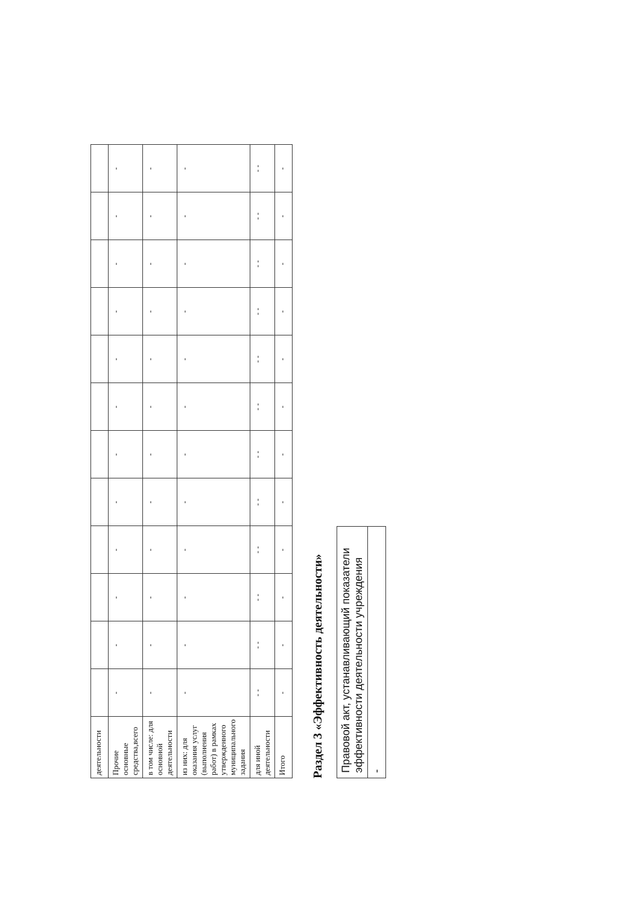| деятельности | | | | | | | | | | | | |
| Прочие основные средства,всего | - | - | - | - | - | - | - | - | - | - | - | - |
| в том числе: для основной деятельности | - | - | - | - | - | - | - | - | - | - | - | - |
| из них: для оказания услуг (выполнения работ) в рамках утвержденного муниципального задания | - | - | - | - | - | - | - | - | - | - | - | - |
| для иной деятельности | - - | - - | - - | - - | - - | - - | - - | - - | - - | - - | - - | - - |
| Итого | - | - | - | - | - | - | - | - | - | - | - | - |
Раздел 3 «Эффективность деятельности»
| Правовой акт, устанавливающий показатели эффективности деятельности учреждения |
| - |